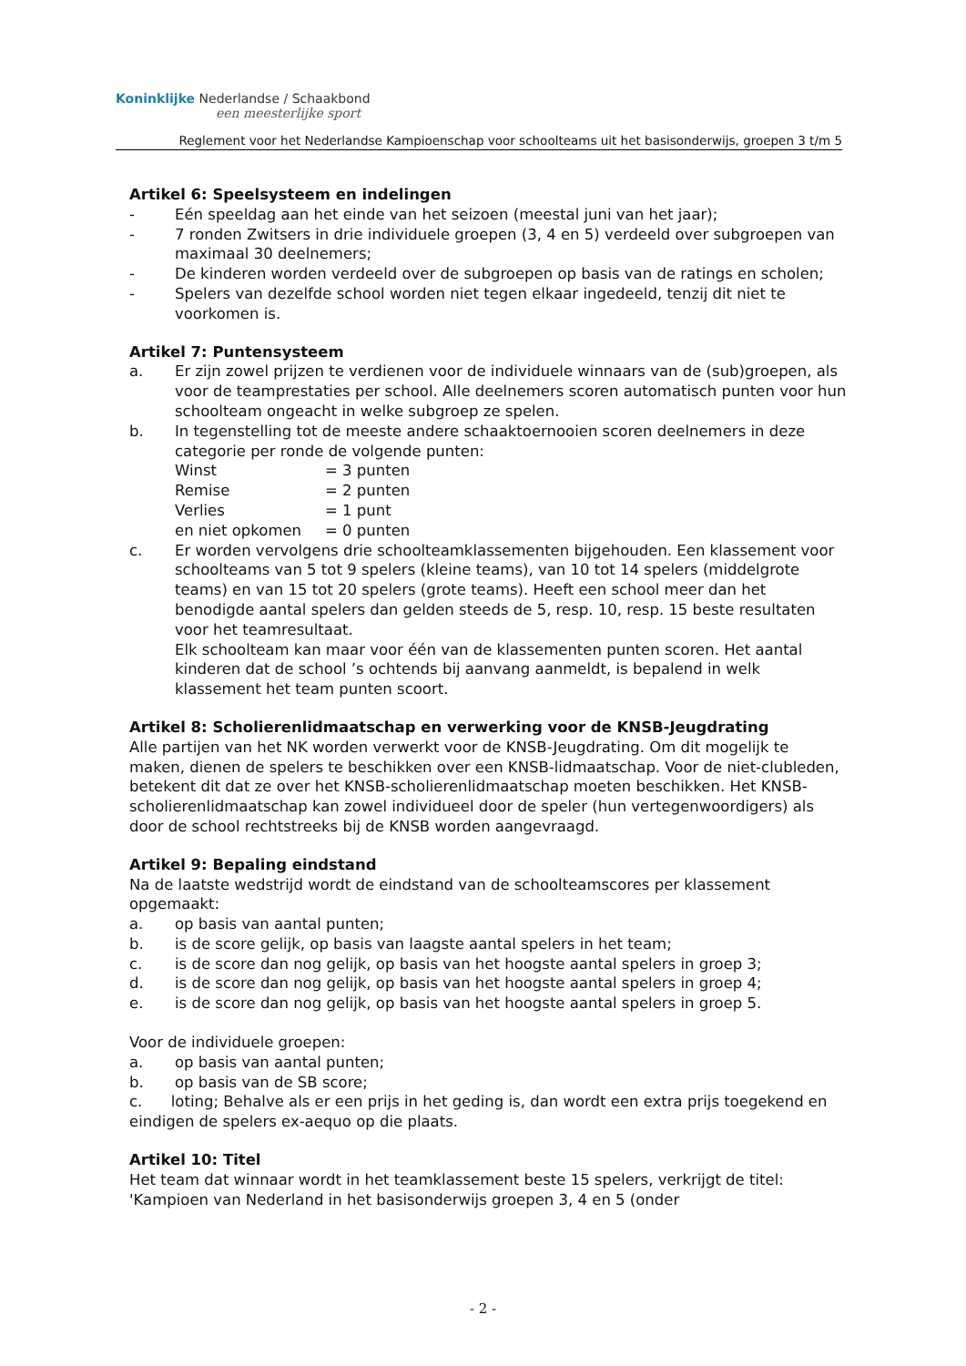Koninklijke Nederlandse / Schaakbond
een meesterlijke sport
Reglement voor het Nederlandse Kampioenschap voor schoolteams uit het basisonderwijs, groepen 3 t/m 5
Artikel 6: Speelsysteem en indelingen
- Eén speeldag aan het einde van het seizoen (meestal juni van het jaar);
- 7 ronden Zwitsers in drie individuele groepen (3, 4 en 5) verdeeld over subgroepen van maximaal 30 deelnemers;
- De kinderen worden verdeeld over de subgroepen op basis van de ratings en scholen;
- Spelers van dezelfde school worden niet tegen elkaar ingedeeld, tenzij dit niet te voorkomen is.
Artikel 7: Puntensysteem
a. Er zijn zowel prijzen te verdienen voor de individuele winnaars van de (sub)groepen, als voor de teamprestaties per school. Alle deelnemers scoren automatisch punten voor hun schoolteam ongeacht in welke subgroep ze spelen.
b. In tegenstelling tot de meeste andere schaaktoernooien scoren deelnemers in deze categorie per ronde de volgende punten:
Winst = 3 punten Remise = 2 punten Verlies = 1 punt en niet opkomen = 0 punten
c. Er worden vervolgens drie schoolteamklassementen bijgehouden. Een klassement voor schoolteams van 5 tot 9 spelers (kleine teams), van 10 tot 14 spelers (middelgrote teams) en van 15 tot 20 spelers (grote teams). Heeft een school meer dan het benodigde aantal spelers dan gelden steeds de 5, resp. 10, resp. 15 beste resultaten voor het teamresultaat.
Elk schoolteam kan maar voor één van de klassementen punten scoren. Het aantal kinderen dat de school ’s ochtends bij aanvang aanmeldt, is bepalend in welk klassement het team punten scoort.
Artikel 8: Scholierenlidmaatschap en verwerking voor de KNSB-Jeugdrating
Alle partijen van het NK worden verwerkt voor de KNSB-Jeugdrating. Om dit mogelijk te maken, dienen de spelers te beschikken over een KNSB-lidmaatschap. Voor de niet-clubleden, betekent dit dat ze over het KNSB-scholierenlidmaatschap moeten beschikken. Het KNSB-scholierenlidmaatschap kan zowel individueel door de speler (hun vertegenwoordigers) als door de school rechtstreeks bij de KNSB worden aangevraagd.
Artikel 9: Bepaling eindstand
Na de laatste wedstrijd wordt de eindstand van de schoolteamscores per klassement opgemaakt:
a. op basis van aantal punten;
b. is de score gelijk, op basis van laagste aantal spelers in het team;
c. is de score dan nog gelijk, op basis van het hoogste aantal spelers in groep 3;
d. is de score dan nog gelijk, op basis van het hoogste aantal spelers in groep 4;
e. is de score dan nog gelijk, op basis van het hoogste aantal spelers in groep 5.
Voor de individuele groepen:
a. op basis van aantal punten;
b. op basis van de SB score;
c. loting; Behalve als er een prijs in het geding is, dan wordt een extra prijs toegekend en eindigen de spelers ex-aequo op die plaats.
Artikel 10: Titel
Het team dat winnaar wordt in het teamklassement beste 15 spelers, verkrijgt de titel: 'Kampioen van Nederland in het basisonderwijs groepen 3, 4 en 5 (onder
- 2 -